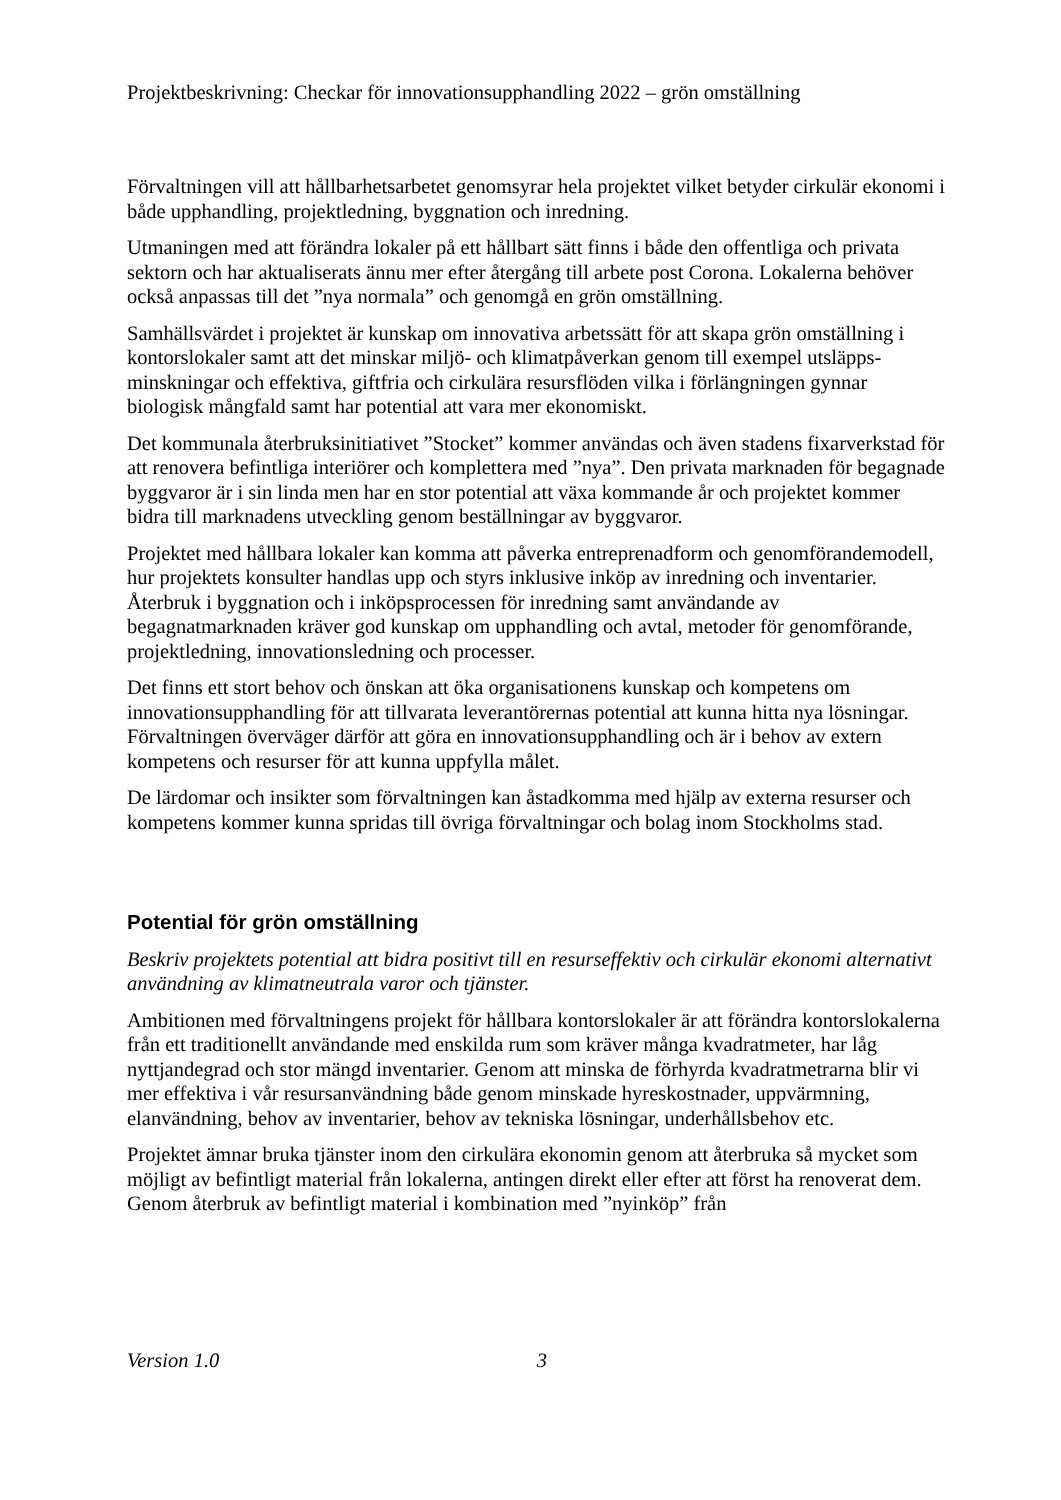Projektbeskrivning: Checkar för innovationsupphandling 2022 – grön omställning
Förvaltningen vill att hållbarhetsarbetet genomsyrar hela projektet vilket betyder cirkulär ekonomi i både upphandling, projektledning, byggnation och inredning.
Utmaningen med att förändra lokaler på ett hållbart sätt finns i både den offentliga och privata sektorn och har aktualiserats ännu mer efter återgång till arbete post Corona. Lokalerna behöver också anpassas till det ”nya normala” och genomgå en grön omställning.
Samhällsvärdet i projektet är kunskap om innovativa arbetssätt för att skapa grön omställning i kontorslokaler samt att det minskar miljö- och klimatpåverkan genom till exempel utsläpps-minskningar och effektiva, giftfria och cirkulära resursflöden vilka i förlängningen gynnar biologisk mångfald samt har potential att vara mer ekonomiskt.
Det kommunala återbruksinitiativet ”Stocket” kommer användas och även stadens fixarverkstad för att renovera befintliga interiörer och komplettera med ”nya”. Den privata marknaden för begagnade byggvaror är i sin linda men har en stor potential att växa kommande år och projektet kommer bidra till marknadens utveckling genom beställningar av byggvaror.
Projektet med hållbara lokaler kan komma att påverka entreprenadform och genomförandemodell, hur projektets konsulter handlas upp och styrs inklusive inköp av inredning och inventarier. Återbruk i byggnation och i inköpsprocessen för inredning samt användande av begagnatmarknaden kräver god kunskap om upphandling och avtal, metoder för genomförande, projektledning, innovationsledning och processer.
Det finns ett stort behov och önskan att öka organisationens kunskap och kompetens om innovationsupphandling för att tillvarata leverantörernas potential att kunna hitta nya lösningar. Förvaltningen överväger därför att göra en innovationsupphandling och är i behov av extern kompetens och resurser för att kunna uppfylla målet.
De lärdomar och insikter som förvaltningen kan åstadkomma med hjälp av externa resurser och kompetens kommer kunna spridas till övriga förvaltningar och bolag inom Stockholms stad.
Potential för grön omställning
Beskriv projektets potential att bidra positivt till en resurseffektiv och cirkulär ekonomi alternativt användning av klimatneutrala varor och tjänster.
Ambitionen med förvaltningens projekt för hållbara kontorslokaler är att förändra kontorslokalerna från ett traditionellt användande med enskilda rum som kräver många kvadratmeter, har låg nyttjandegrad och stor mängd inventarier. Genom att minska de förhyrda kvadratmetrarna blir vi mer effektiva i vår resursanvändning både genom minskade hyreskostnader, uppvärmning, elanvändning, behov av inventarier, behov av tekniska lösningar, underhållsbehov etc.
Projektet ämnar bruka tjänster inom den cirkulära ekonomin genom att återbruka så mycket som möjligt av befintligt material från lokalerna, antingen direkt eller efter att först ha renoverat dem. Genom återbruk av befintligt material i kombination med ”nyinköp” från
Version 1.0 3